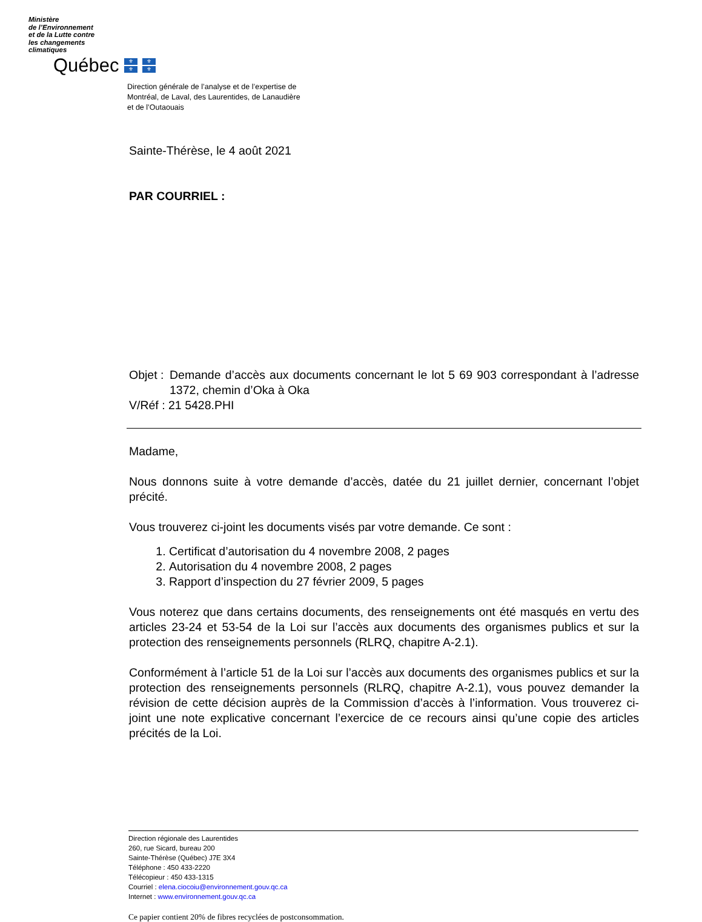Ministère
de l’Environnement
et de la Lutte contre
les changements
climatiques
Québec
⚜ ⚜ ⚜ ⚜
Direction générale de l’analyse et de l’expertise de
Montréal, de Laval, des Laurentides, de Lanaudière
et de l’Outaouais
Sainte-Thérèse, le 4 août 2021
PAR COURRIEL :
Objet :
Demande d’accès aux documents concernant le lot 5 69 903 correspondant à l’adresse 1372, chemin d’Oka à Oka
V/Réf : 21 5428.PHI
Madame,
Nous donnons suite à votre demande d’accès, datée du 21 juillet dernier, concernant l’objet précité.
Vous trouverez ci-joint les documents visés par votre demande. Ce sont :
1. Certificat d’autorisation du 4 novembre 2008, 2 pages
2. Autorisation du 4 novembre 2008, 2 pages
3. Rapport d’inspection du 27 février 2009, 5 pages
Vous noterez que dans certains documents, des renseignements ont été masqués en vertu des articles 23-24 et 53-54 de la Loi sur l’accès aux documents des organismes publics et sur la protection des renseignements personnels (RLRQ, chapitre A-2.1).
Conformément à l’article 51 de la Loi sur l’accès aux documents des organismes publics et sur la protection des renseignements personnels (RLRQ, chapitre A-2.1), vous pouvez demander la révision de cette décision auprès de la Commission d’accès à l’information. Vous trouverez ci-joint une note explicative concernant l’exercice de ce recours ainsi qu’une copie des articles précités de la Loi.
Direction régionale des Laurentides
260, rue Sicard, bureau 200
Sainte-Thérèse (Québec) J7E 3X4
Téléphone : 450 433-2220
Télécopieur : 450 433-1315
Courriel : elena.ciocoiu@environnement.gouv.qc.ca
Internet : www.environnement.gouv.qc.ca
Ce papier contient 20% de fibres recyclées de postconsommation.